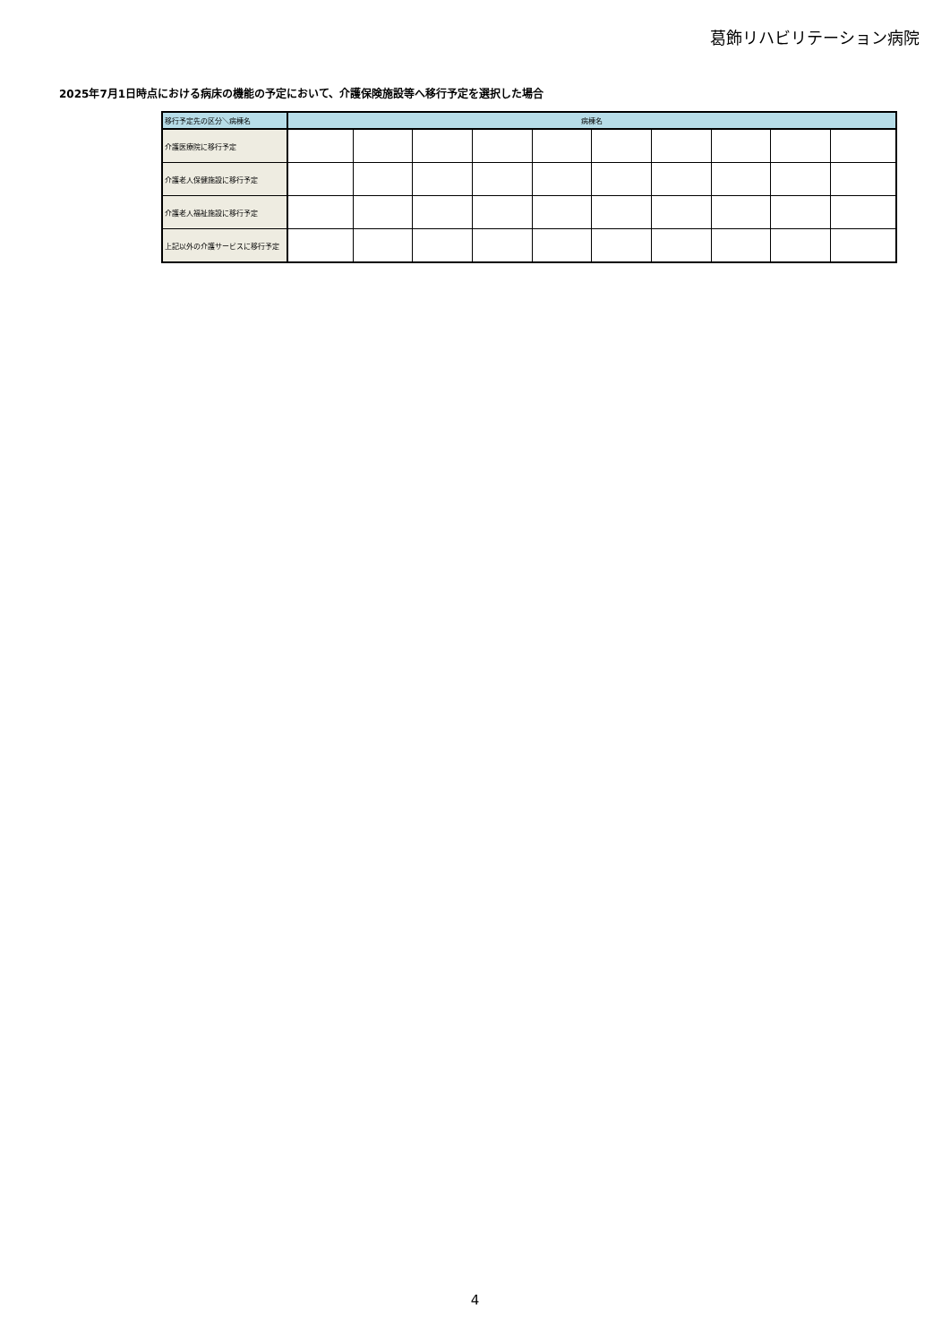葛飾リハビリテーション病院
2025年7月1日時点における病床の機能の予定において、介護保険施設等へ移行予定を選択した場合
| 移行予定先の区分＼病棟名 | 病棟名 | | | | | | | | | |
| --- | --- | --- | --- | --- | --- | --- | --- | --- | --- | --- |
| 介護医療院に移行予定 | | | | | | | | | | |
| 介護老人保健施設に移行予定 | | | | | | | | | | |
| 介護老人福祉施設に移行予定 | | | | | | | | | | |
| 上記以外の介護サービスに移行予定 | | | | | | | | | | |
4